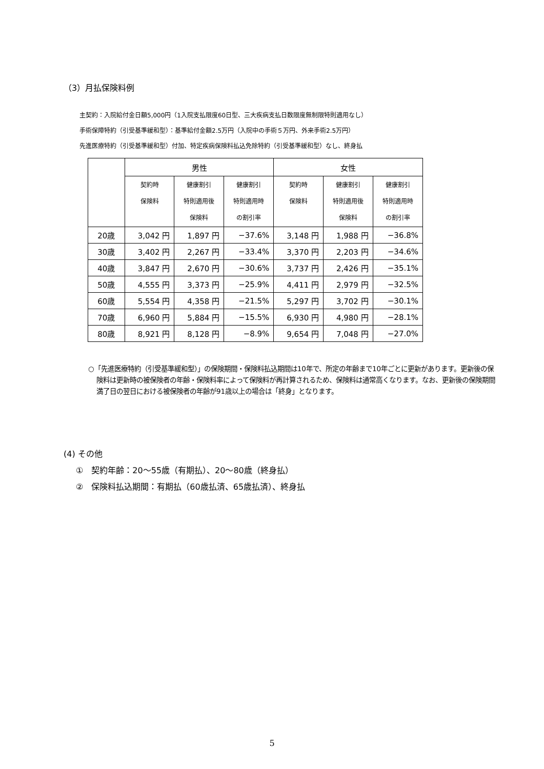（3）月払保険料例
主契約：入院給付金日額5,000円（1入院支払限度60日型、三大疾病支払日数限度無制限特則適用なし）
手術保障特約（引受基準緩和型）：基準給付金額2.5万円（入院中の手術５万円、外来手術2.5万円）
先進医療特約（引受基準緩和型）付加、特定疾病保険料払込免除特約（引受基準緩和型）なし、終身払
| | 男性 | | | 女性 | | |
| --- | --- | --- | --- | --- | --- | --- |
| | 契約時 保険料 | 健康割引 特則適用後 保険料 | 健康割引 特則適用時 の割引率 | 契約時 保険料 | 健康割引 特則適用後 保険料 | 健康割引 特則適用時 の割引率 |
| 20歳 | 3,042 円 | 1,897 円 | −37.6% | 3,148 円 | 1,988 円 | −36.8% |
| 30歳 | 3,402 円 | 2,267 円 | −33.4% | 3,370 円 | 2,203 円 | −34.6% |
| 40歳 | 3,847 円 | 2,670 円 | −30.6% | 3,737 円 | 2,426 円 | −35.1% |
| 50歳 | 4,555 円 | 3,373 円 | −25.9% | 4,411 円 | 2,979 円 | −32.5% |
| 60歳 | 5,554 円 | 4,358 円 | −21.5% | 5,297 円 | 3,702 円 | −30.1% |
| 70歳 | 6,960 円 | 5,884 円 | −15.5% | 6,930 円 | 4,980 円 | −28.1% |
| 80歳 | 8,921 円 | 8,128 円 | −8.9% | 9,654 円 | 7,048 円 | −27.0% |
○「先進医療特約（引受基準緩和型）」の保険期間・保険料払込期間は10年で、所定の年齢まで10年ごとに更新があります。更新後の保険料は更新時の被保険者の年齢・保険料率によって保険料が再計算されるため、保険料は通常高くなります。なお、更新後の保険期間満了日の翌日における被保険者の年齢が91歳以上の場合は「終身」となります。
(4) その他
①　契約年齢：20～55歳（有期払）、20～80歳（終身払）
②　保険料払込期間：有期払（60歳払済、65歳払済）、終身払
5